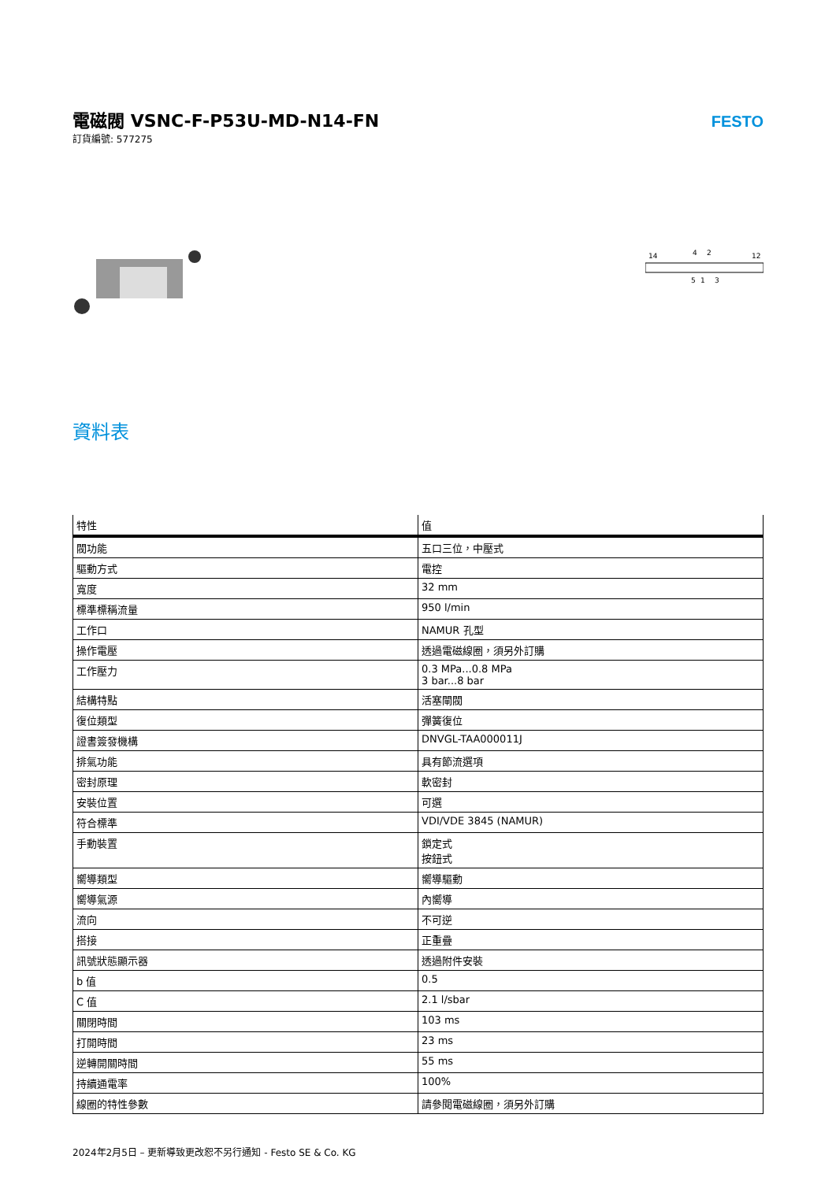電磁閥 VSNC-F-P53U-MD-N14-FN
訂貨編號: 577275
FESTO
14
4
2
12
5
1
3
資料表
| 特性 | 值 |
| --- | --- |
| 閥功能 | 五口三位，中壓式 |
| 驅動方式 | 電控 |
| 寬度 | 32 mm |
| 標準標稱流量 | 950 l/min |
| 工作口 | NAMUR 孔型 |
| 操作電壓 | 透過電磁線圈，須另外訂購 |
| 工作壓力 | 0.3 MPa...0.8 MPa 3 bar...8 bar |
| 結構特點 | 活塞閘閥 |
| 復位類型 | 彈簧復位 |
| 證書簽發機構 | DNVGL-TAA000011J |
| 排氣功能 | 具有節流選項 |
| 密封原理 | 軟密封 |
| 安裝位置 | 可選 |
| 符合標準 | VDI/VDE 3845 (NAMUR) |
| 手動裝置 | 鎖定式 按鈕式 |
| 嚮導類型 | 嚮導驅動 |
| 嚮導氣源 | 內嚮導 |
| 流向 | 不可逆 |
| 搭接 | 正重疊 |
| 訊號狀態顯示器 | 透過附件安裝 |
| b 值 | 0.5 |
| C 值 | 2.1 l/sbar |
| 關閉時間 | 103 ms |
| 打開時間 | 23 ms |
| 逆轉開關時間 | 55 ms |
| 持續通電率 | 100% |
| 線圈的特性參數 | 請參閱電磁線圈，須另外訂購 |
2024年2月5日 – 更新導致更改恕不另行通知 - Festo SE & Co. KG